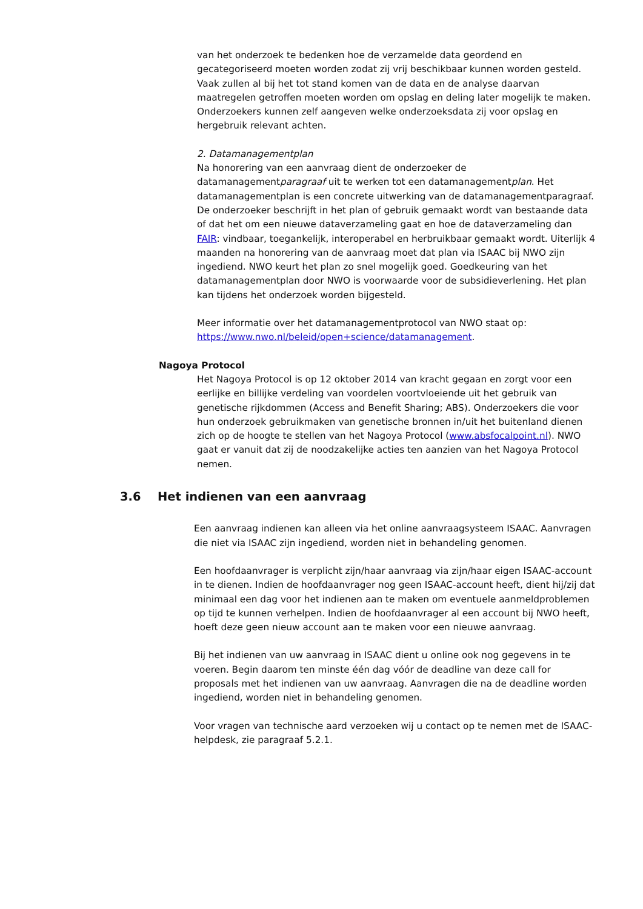van het onderzoek te bedenken hoe de verzamelde data geordend en gecategoriseerd moeten worden zodat zij vrij beschikbaar kunnen worden gesteld. Vaak zullen al bij het tot stand komen van de data en de analyse daarvan maatregelen getroffen moeten worden om opslag en deling later mogelijk te maken. Onderzoekers kunnen zelf aangeven welke onderzoeksdata zij voor opslag en hergebruik relevant achten.
2. Datamanagementplan
Na honorering van een aanvraag dient de onderzoeker de datamanagementparagraaf uit te werken tot een datamanagementplan. Het datamanagementplan is een concrete uitwerking van de datamanagementparagraaf. De onderzoeker beschrijft in het plan of gebruik gemaakt wordt van bestaande data of dat het om een nieuwe dataverzameling gaat en hoe de dataverzameling dan FAIR: vindbaar, toegankelijk, interoperabel en herbruikbaar gemaakt wordt. Uiterlijk 4 maanden na honorering van de aanvraag moet dat plan via ISAAC bij NWO zijn ingediend. NWO keurt het plan zo snel mogelijk goed. Goedkeuring van het datamanagementplan door NWO is voorwaarde voor de subsidieverlening. Het plan kan tijdens het onderzoek worden bijgesteld.
Meer informatie over het datamanagementprotocol van NWO staat op: https://www.nwo.nl/beleid/open+science/datamanagement.
Nagoya Protocol
Het Nagoya Protocol is op 12 oktober 2014 van kracht gegaan en zorgt voor een eerlijke en billijke verdeling van voordelen voortvloeiende uit het gebruik van genetische rijkdommen (Access and Benefit Sharing; ABS). Onderzoekers die voor hun onderzoek gebruikmaken van genetische bronnen in/uit het buitenland dienen zich op de hoogte te stellen van het Nagoya Protocol (www.absfocalpoint.nl). NWO gaat er vanuit dat zij de noodzakelijke acties ten aanzien van het Nagoya Protocol nemen.
3.6 Het indienen van een aanvraag
Een aanvraag indienen kan alleen via het online aanvraagsysteem ISAAC. Aanvragen die niet via ISAAC zijn ingediend, worden niet in behandeling genomen.
Een hoofdaanvrager is verplicht zijn/haar aanvraag via zijn/haar eigen ISAAC-account in te dienen. Indien de hoofdaanvrager nog geen ISAAC-account heeft, dient hij/zij dat minimaal een dag voor het indienen aan te maken om eventuele aanmeldproblemen op tijd te kunnen verhelpen. Indien de hoofdaanvrager al een account bij NWO heeft, hoeft deze geen nieuw account aan te maken voor een nieuwe aanvraag.
Bij het indienen van uw aanvraag in ISAAC dient u online ook nog gegevens in te voeren. Begin daarom ten minste één dag vóór de deadline van deze call for proposals met het indienen van uw aanvraag. Aanvragen die na de deadline worden ingediend, worden niet in behandeling genomen.
Voor vragen van technische aard verzoeken wij u contact op te nemen met de ISAAC-helpdesk, zie paragraaf 5.2.1.